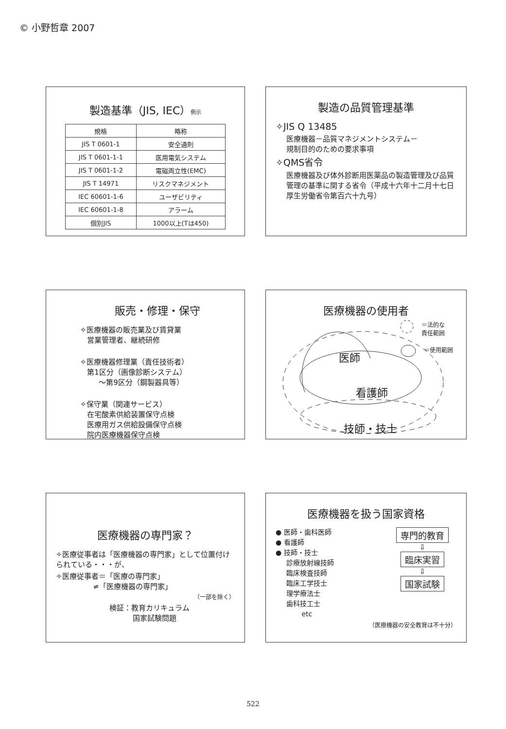© 小野哲章 2007
製造基準（JIS, IEC）例示
| 規格 | 略称 |
| --- | --- |
| JIS T 0601-1 | 安全通則 |
| JIS T 0601-1-1 | 医用電気システム |
| JIS T 0601-1-2 | 電磁両立性(EMC) |
| JIS T 14971 | リスクマネジメント |
| IEC 60601-1-6 | ユーザビリティ |
| IEC 60601-1-8 | アラーム |
| 個別JIS | 1000以上(Tは450) |
製造の品質管理基準
✧JIS Q 13485
医療機器－品質マネジメントシステム－
規制目的のための要求事項
✧QMS省令
医療機器及び体外診断用医薬品の製造管理及び品質管理の基準に関する省令（平成十六年十二月十七日厚生労働省令第百六十九号）
販売・修理・保守
✧医療機器の販売業及び賃貸業
営業管理者、継続研修
✧医療機器修理業（責任技術者）
第1区分（画像診断システム）
～第9区分（鋼製器具等）
✧保守業（関連サービス）
在宅酸素供給装置保守点検
医療用ガス供給設備保守点検
院内医療機器保守点検
医療機器の使用者
＝法的な
責任範囲
＝使用範囲
医師
看護師
技師・技士
医療機器の専門家？
✧医療従事者は「医療機器の専門家」として位置付けられている・・・が、
✧医療従事者＝「医療の専門家」
≠「医療機器の専門家」
（一部を除く）
検証：教育カリキュラム
国家試験問題
医療機器を扱う国家資格
● 医師・歯科医師
● 看護師
● 技師・技士
診療放射線技師
臨床検査技師
臨床工学技士
理学療法士
歯科技工士
etc
専門的教育
⇩
臨床実習
⇩
国家試験
（医療機器の安全教育は不十分）
522